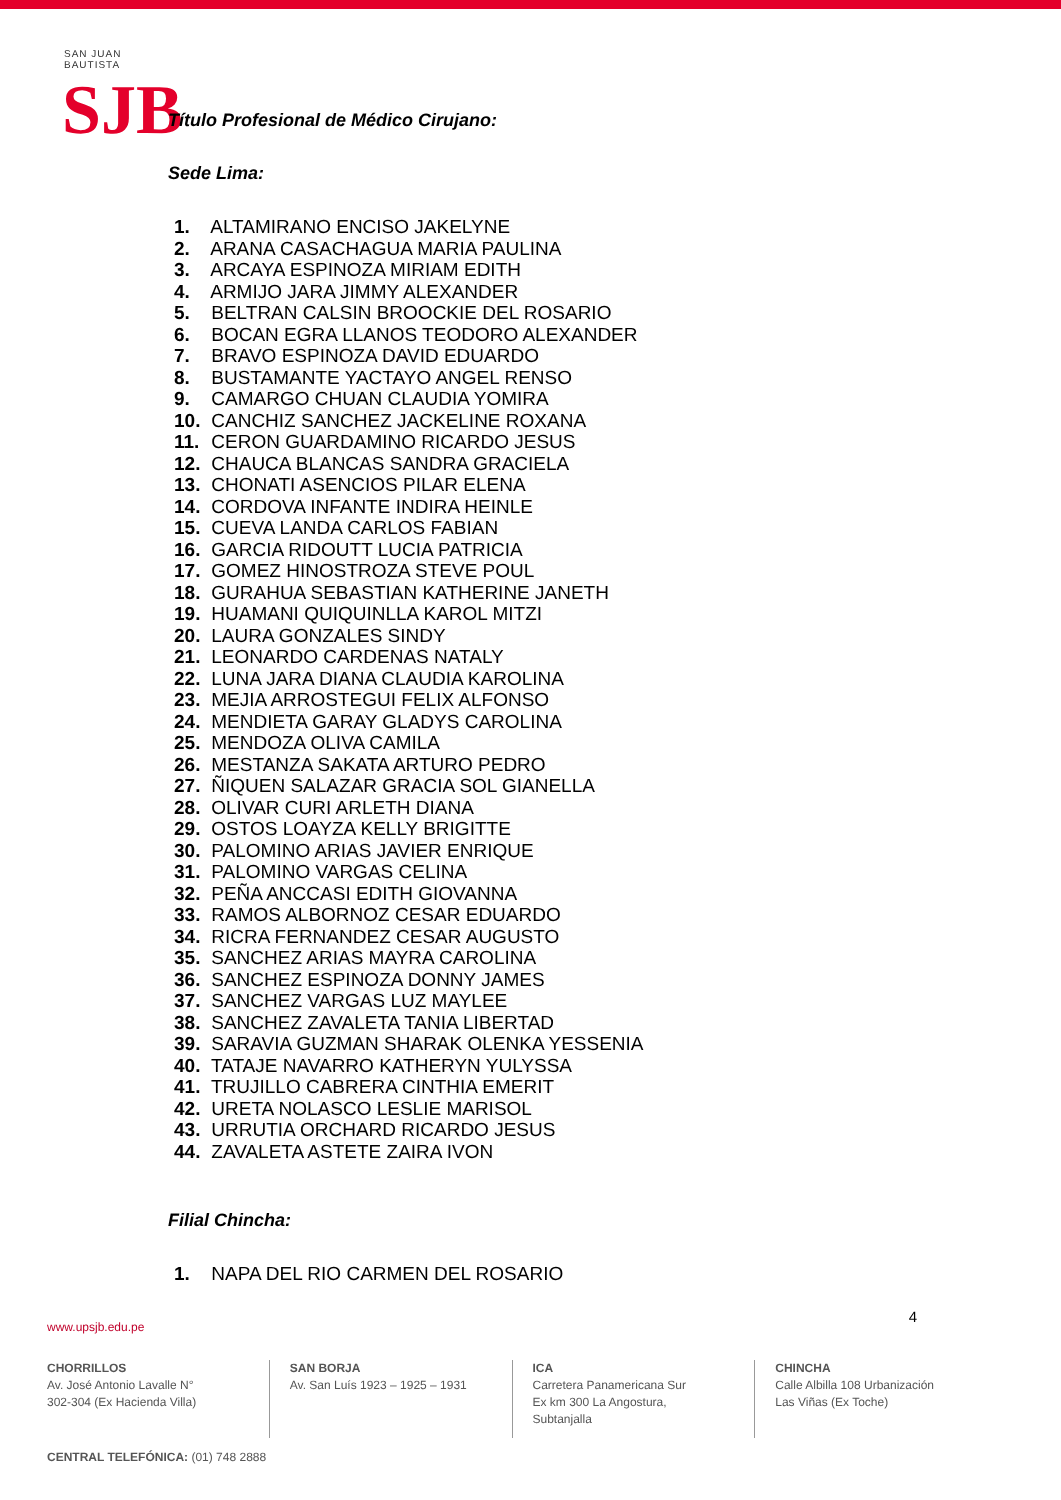SAN JUAN BAUTISTA
SJB
Título Profesional de Médico Cirujano:
Sede Lima:
1. ALTAMIRANO ENCISO JAKELYNE
2. ARANA CASACHAGUA MARIA PAULINA
3. ARCAYA ESPINOZA MIRIAM EDITH
4. ARMIJO JARA JIMMY ALEXANDER
5. BELTRAN CALSIN BROOCKIE DEL ROSARIO
6. BOCAN EGRA LLANOS TEODORO ALEXANDER
7. BRAVO ESPINOZA DAVID EDUARDO
8. BUSTAMANTE YACTAYO ANGEL RENSO
9. CAMARGO CHUAN CLAUDIA YOMIRA
10. CANCHIZ SANCHEZ JACKELINE ROXANA
11. CERON GUARDAMINO RICARDO JESUS
12. CHAUCA BLANCAS SANDRA GRACIELA
13. CHONATI ASENCIOS PILAR ELENA
14. CORDOVA INFANTE INDIRA HEINLE
15. CUEVA LANDA CARLOS FABIAN
16. GARCIA RIDOUTT LUCIA PATRICIA
17. GOMEZ HINOSTROZA STEVE POUL
18. GURAHUA SEBASTIAN KATHERINE JANETH
19. HUAMANI QUIQUINLLA KAROL MITZI
20. LAURA GONZALES SINDY
21. LEONARDO CARDENAS NATALY
22. LUNA JARA DIANA CLAUDIA KAROLINA
23. MEJIA ARROSTEGUI FELIX ALFONSO
24. MENDIETA GARAY GLADYS CAROLINA
25. MENDOZA OLIVA CAMILA
26. MESTANZA SAKATA ARTURO PEDRO
27. ÑIQUEN SALAZAR GRACIA SOL GIANELLA
28. OLIVAR CURI ARLETH DIANA
29. OSTOS LOAYZA KELLY BRIGITTE
30. PALOMINO ARIAS JAVIER ENRIQUE
31. PALOMINO VARGAS CELINA
32. PEÑA ANCCASI EDITH GIOVANNA
33. RAMOS ALBORNOZ CESAR EDUARDO
34. RICRA FERNANDEZ CESAR AUGUSTO
35. SANCHEZ ARIAS MAYRA CAROLINA
36. SANCHEZ ESPINOZA DONNY JAMES
37. SANCHEZ VARGAS LUZ MAYLEE
38. SANCHEZ ZAVALETA TANIA LIBERTAD
39. SARAVIA GUZMAN SHARAK OLENKA YESSENIA
40. TATAJE NAVARRO KATHERYN YULYSSA
41. TRUJILLO CABRERA CINTHIA EMERIT
42. URETA NOLASCO LESLIE MARISOL
43. URRUTIA ORCHARD RICARDO JESUS
44. ZAVALETA ASTETE ZAIRA IVON
Filial Chincha:
1. NAPA DEL RIO CARMEN DEL ROSARIO
www.upsjb.edu.pe
4
CHORRILLOS
Av. José Antonio Lavalle N°
302-304 (Ex Hacienda Villa)
SAN BORJA
Av. San Luís 1923 – 1925 – 1931
ICA
Carretera Panamericana Sur
Ex km 300 La Angostura,
Subtanjalla
CHINCHA
Calle Albilla 108 Urbanización
Las Viñas (Ex Toche)
CENTRAL TELEFÓNICA: (01) 748 2888